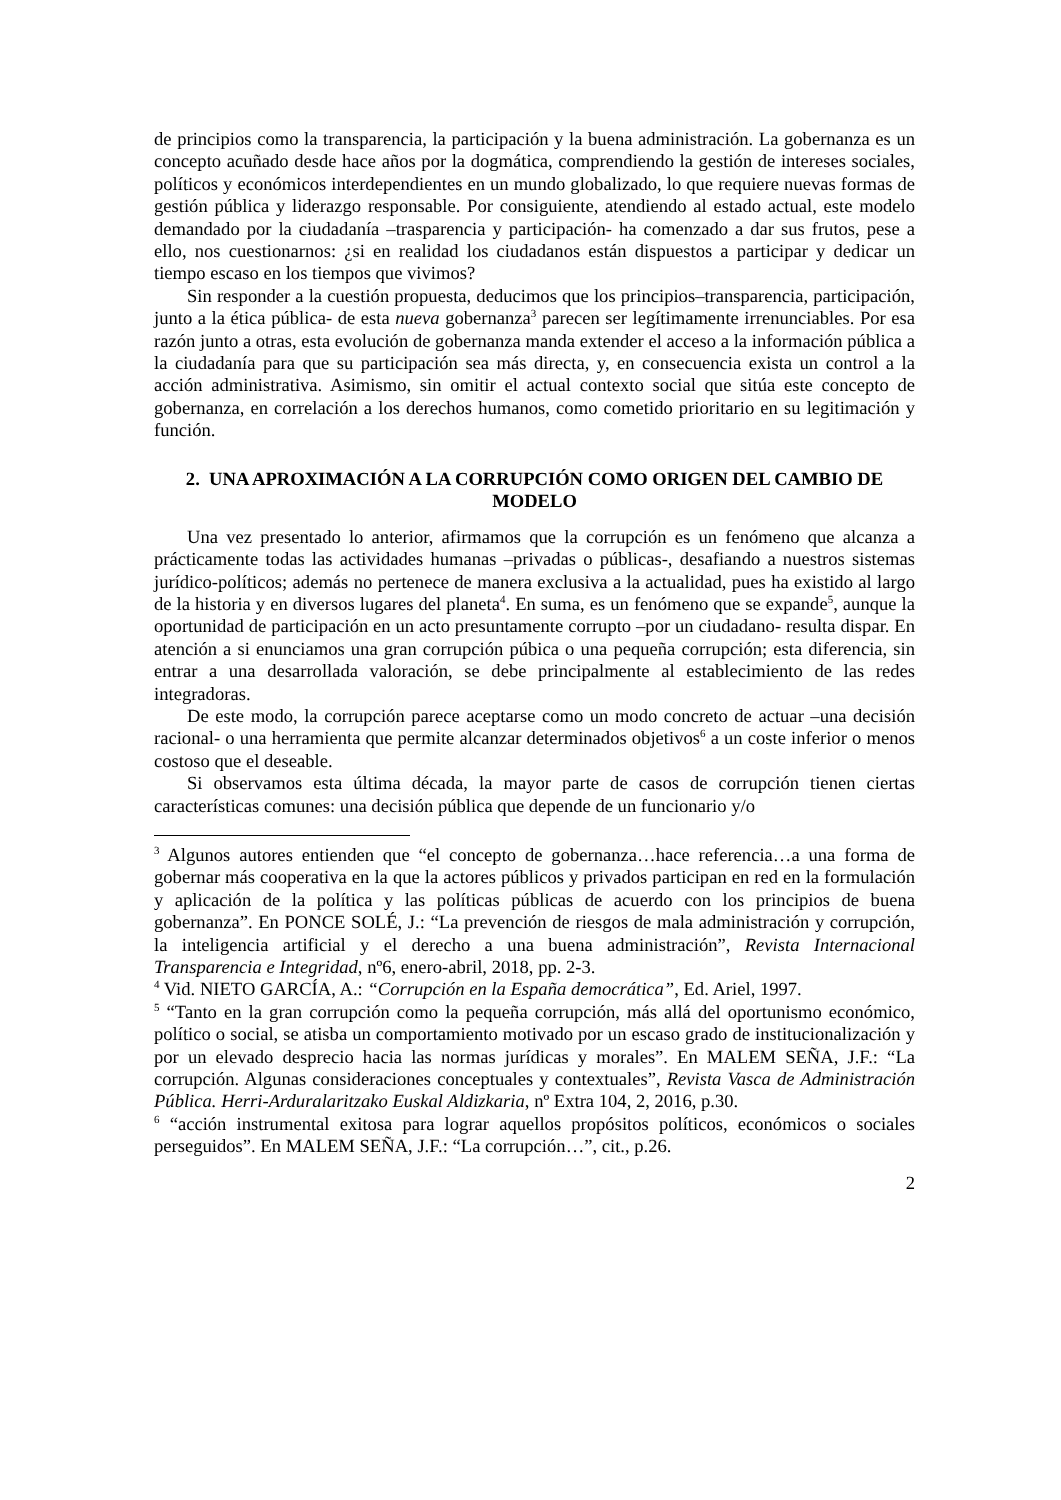de principios como la transparencia, la participación y la buena administración. La gobernanza es un concepto acuñado desde hace años por la dogmática, comprendiendo la gestión de intereses sociales, políticos y económicos interdependientes en un mundo globalizado, lo que requiere nuevas formas de gestión pública y liderazgo responsable. Por consiguiente, atendiendo al estado actual, este modelo demandado por la ciudadanía –trasparencia y participación- ha comenzado a dar sus frutos, pese a ello, nos cuestionarnos: ¿si en realidad los ciudadanos están dispuestos a participar y dedicar un tiempo escaso en los tiempos que vivimos?
Sin responder a la cuestión propuesta, deducimos que los principios–transparencia, participación, junto a la ética pública- de esta nueva gobernanza<sup>3</sup> parecen ser legítimamente irrenunciables. Por esa razón junto a otras, esta evolución de gobernanza manda extender el acceso a la información pública a la ciudadanía para que su participación sea más directa, y, en consecuencia exista un control a la acción administrativa. Asimismo, sin omitir el actual contexto social que sitúa este concepto de gobernanza, en correlación a los derechos humanos, como cometido prioritario en su legitimación y función.
2. UNA APROXIMACIÓN A LA CORRUPCIÓN COMO ORIGEN DEL CAMBIO DE MODELO
Una vez presentado lo anterior, afirmamos que la corrupción es un fenómeno que alcanza a prácticamente todas las actividades humanas –privadas o públicas-, desafiando a nuestros sistemas jurídico-políticos; además no pertenece de manera exclusiva a la actualidad, pues ha existido al largo de la historia y en diversos lugares del planeta<sup>4</sup>. En suma, es un fenómeno que se expande<sup>5</sup>, aunque la oportunidad de participación en un acto presuntamente corrupto –por un ciudadano- resulta dispar. En atención a si enunciamos una gran corrupción púbica o una pequeña corrupción; esta diferencia, sin entrar a una desarrollada valoración, se debe principalmente al establecimiento de las redes integradoras.
De este modo, la corrupción parece aceptarse como un modo concreto de actuar –una decisión racional- o una herramienta que permite alcanzar determinados objetivos<sup>6</sup> a un coste inferior o menos costoso que el deseable.
Si observamos esta última década, la mayor parte de casos de corrupción tienen ciertas características comunes: una decisión pública que depende de un funcionario y/o
<sup>3</sup> Algunos autores entienden que “el concepto de gobernanza…hace referencia…a una forma de gobernar más cooperativa en la que la actores públicos y privados participan en red en la formulación y aplicación de la política y las políticas públicas de acuerdo con los principios de buena gobernanza”. En PONCE SOLÉ, J.: “La prevención de riesgos de mala administración y corrupción, la inteligencia artificial y el derecho a una buena administración”, Revista Internacional Transparencia e Integridad, nº6, enero-abril, 2018, pp. 2-3.
<sup>4</sup> Vid. NIETO GARCÍA, A.: “Corrupción en la España democrática”, Ed. Ariel, 1997.
<sup>5</sup> “Tanto en la gran corrupción como la pequeña corrupción, más allá del oportunismo económico, político o social, se atisba un comportamiento motivado por un escaso grado de institucionalización y por un elevado desprecio hacia las normas jurídicas y morales”. En MALEM SEÑA, J.F.: “La corrupción. Algunas consideraciones conceptuales y contextuales”, Revista Vasca de Administración Pública. Herri-Arduralaritzako Euskal Aldizkaria, nº Extra 104, 2, 2016, p.30.
<sup>6</sup> “acción instrumental exitosa para lograr aquellos propósitos políticos, económicos o sociales perseguidos”. En MALEM SEÑA, J.F.: “La corrupción…”, cit., p.26.
2